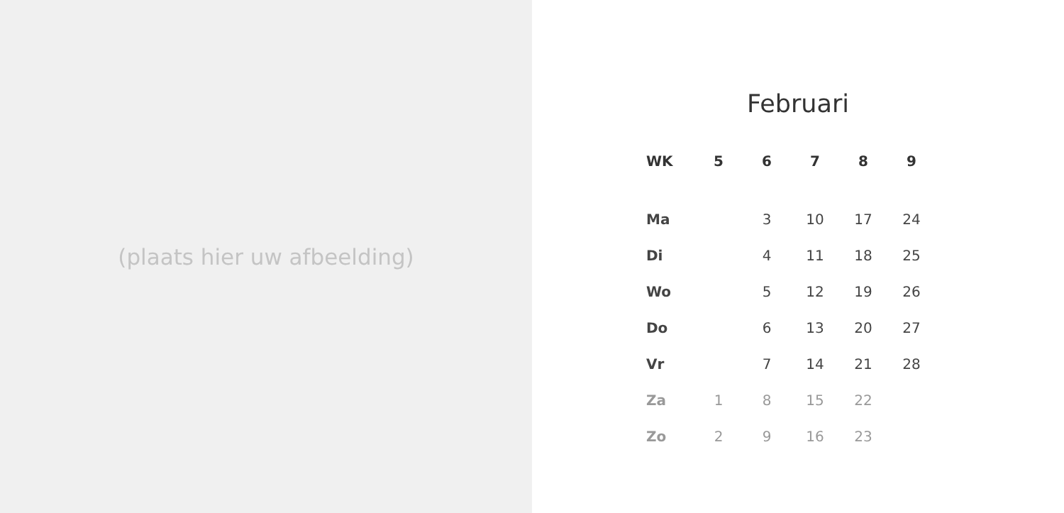(plaats hier uw afbeelding)
Februari
| WK | 5 | 6 | 7 | 8 | 9 |
| --- | --- | --- | --- | --- | --- |
| Ma | | 3 | 10 | 17 | 24 |
| Di | | 4 | 11 | 18 | 25 |
| Wo | | 5 | 12 | 19 | 26 |
| Do | | 6 | 13 | 20 | 27 |
| Vr | | 7 | 14 | 21 | 28 |
| Za | 1 | 8 | 15 | 22 | |
| Zo | 2 | 9 | 16 | 23 | |